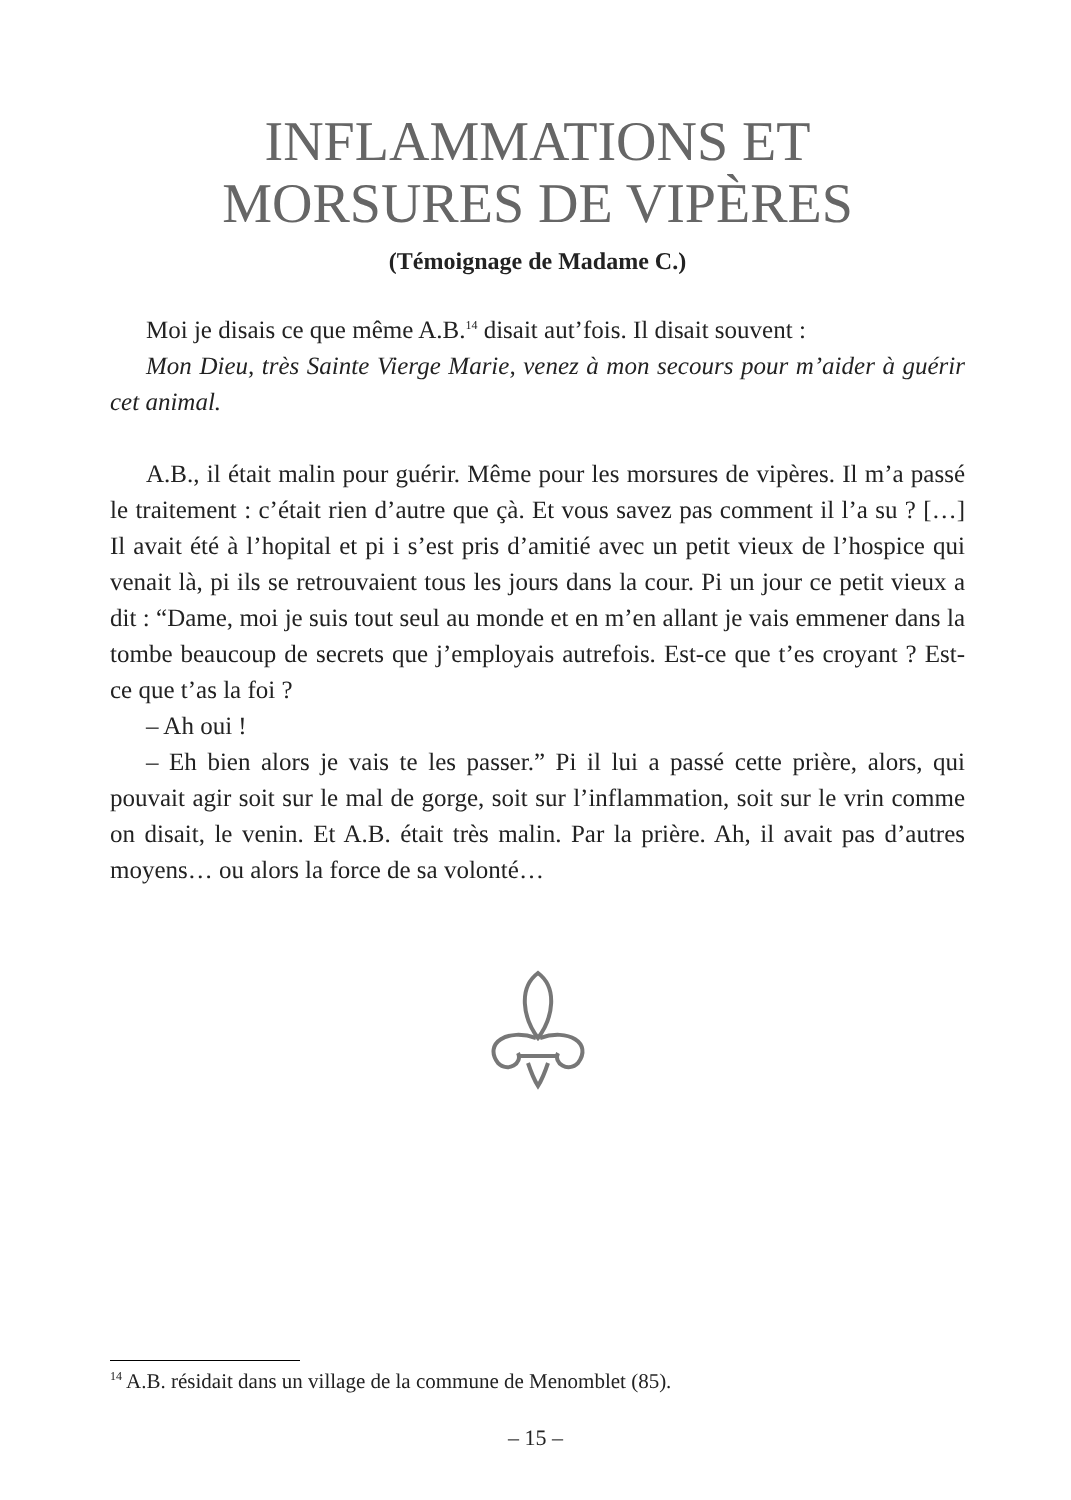INFLAMMATIONS ET
MORSURES DE VIPÈRES
(Témoignage de Madame C.)
Moi je disais ce que même A.B.<sup>14</sup> disait aut’fois. Il disait souvent :
Mon Dieu, très Sainte Vierge Marie, venez à mon secours pour m’aider à guérir cet animal.
A.B., il était malin pour guérir. Même pour les morsures de vipères. Il m’a passé le traitement : c’était rien d’autre que çà. Et vous savez pas comment il l’a su ? […] Il avait été à l’hopital et pi i s’est pris d’amitié avec un petit vieux de l’hospice qui venait là, pi ils se retrouvaient tous les jours dans la cour. Pi un jour ce petit vieux a dit : “Dame, moi je suis tout seul au monde et en m’en allant je vais emmener dans la tombe beaucoup de secrets que j’employais autrefois. Est-ce que t’es croyant ? Est-ce que t’as la foi ?
– Ah oui !
– Eh bien alors je vais te les passer.” Pi il lui a passé cette prière, alors, qui pouvait agir soit sur le mal de gorge, soit sur l’inflammation, soit sur le vrin comme on disait, le venin. Et A.B. était très malin. Par la prière. Ah, il avait pas d’autres moyens… ou alors la force de sa volonté…
<sup>14</sup> A.B. résidait dans un village de la commune de Menomblet (85).
– 15 –